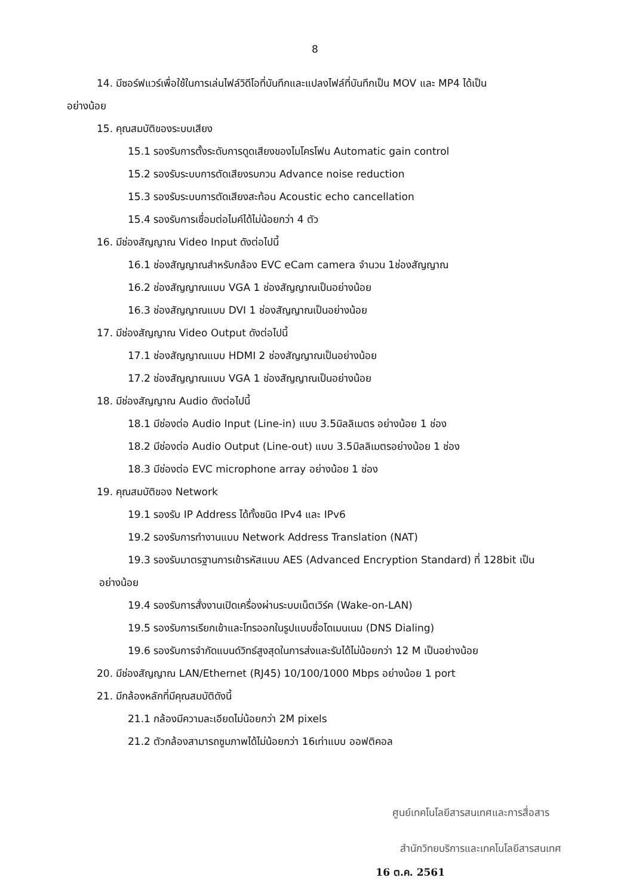8
14. มีซอร์ฟแวร์เพื่อใช้ในการเล่นไฟล์วิดีโอที่บันทึกและแปลงไฟล์ที่บันทึกเป็น MOV และ MP4 ได้เป็น
อย่างน้อย
15. คุณสมบัติของระบบเสียง
15.1 รองรับการตั้งระดับการดูดเสียงของไมโครโฟน Automatic gain control
15.2 รองรับระบบการตัดเสียงรบกวน Advance noise reduction
15.3 รองรับระบบการตัดเสียงสะท้อน Acoustic echo cancellation
15.4 รองรับการเชื่อมต่อไมค์ได้ไม่น้อยกว่า 4 ตัว
16. มีช่องสัญญาณ Video Input ดังต่อไปนี้
16.1 ช่องสัญญาณสำหรับกล้อง EVC eCam camera จำนวน 1ช่องสัญญาณ
16.2 ช่องสัญญาณแบบ VGA 1 ช่องสัญญาณเป็นอย่างน้อย
16.3 ช่องสัญญาณแบบ DVI 1 ช่องสัญญาณเป็นอย่างน้อย
17. มีช่องสัญญาณ Video Output ดังต่อไปนี้
17.1 ช่องสัญญาณแบบ HDMI 2 ช่องสัญญาณเป็นอย่างน้อย
17.2 ช่องสัญญาณแบบ VGA 1 ช่องสัญญาณเป็นอย่างน้อย
18. มีช่องสัญญาณ Audio ดังต่อไปนี้
18.1 มีช่องต่อ Audio Input (Line-in) แบบ 3.5มิลลิเมตร อย่างน้อย 1 ช่อง
18.2 มีช่องต่อ Audio Output (Line-out) แบบ 3.5มิลลิเมตรอย่างน้อย 1 ช่อง
18.3 มีช่องต่อ EVC microphone array อย่างน้อย 1 ช่อง
19. คุณสมบัติของ Network
19.1 รองรับ IP Address ได้ทั้งชนิด IPv4 และ IPv6
19.2 รองรับการทำงานแบบ Network Address Translation (NAT)
19.3 รองรับมาตรฐานการเข้ารหัสแบบ AES (Advanced Encryption Standard) ที่ 128bit เป็น
อย่างน้อย
19.4 รองรับการสั่งงานเปิดเครื่องผ่านระบบเน็ตเวิร์ค (Wake-on-LAN)
19.5 รองรับการเรียกเข้าและโทรออกในรูปแบบชื่อโดเมนเนม (DNS Dialing)
19.6 รองรับการจำกัดแบนด์วิทธ์สูงสุดในการส่งและรับได้ไม่น้อยกว่า 12 M เป็นอย่างน้อย
20. มีช่องสัญญาณ LAN/Ethernet (RJ45) 10/100/1000 Mbps อย่างน้อย 1 port
21. มีกล้องหลักที่มีคุณสมบัติดังนี้
21.1 กล้องมีความละเอียดไม่น้อยกว่า 2M pixels
21.2 ตัวกล้องสามารถซูมภาพได้ไม่น้อยกว่า 16เท่าแบบ ออฟติคอล
ศูนย์เทคโนโลยีสารสนเทศและการสื่อสาร
สำนักวิทยบริการและเทคโนโลยีสารสนเทศ
16 ต.ค. 2561